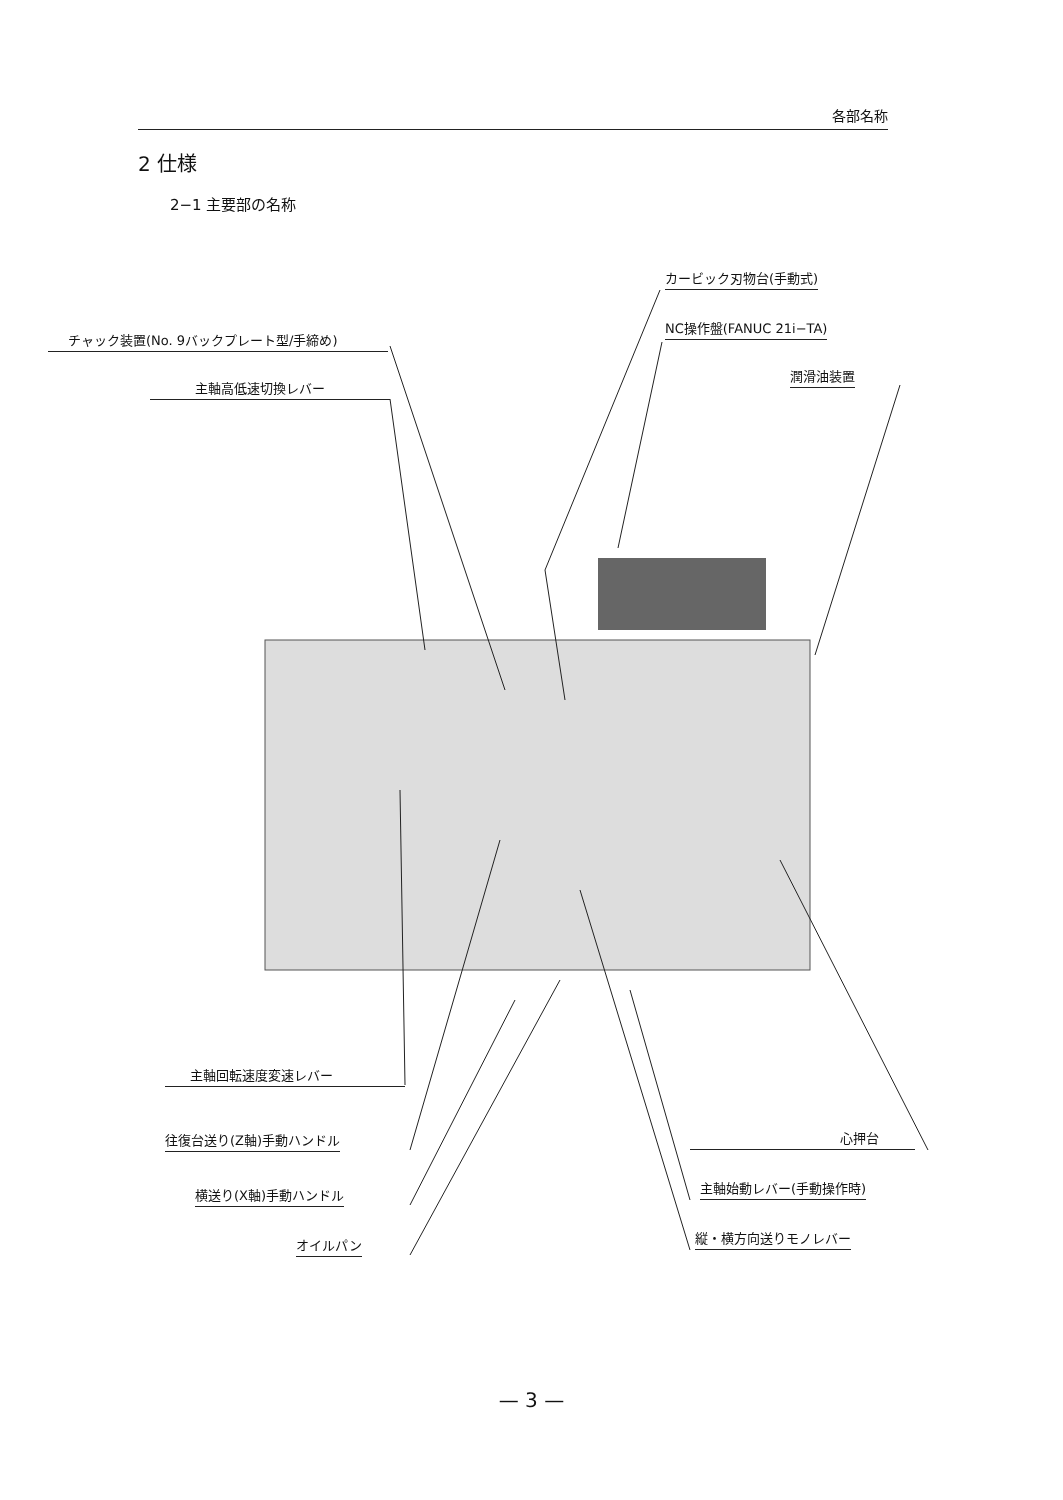各部名称
2 仕様
2−1 主要部の名称
カービック刃物台(手動式)
チャック装置(No. 9バックプレート型/手締め)
NC操作盤(FANUC 21i−TA)
潤滑油装置
主軸高低速切換レバー
主軸回転速度変速レバー
往復台送り(Z軸)手動ハンドル
横送り(X軸)手動ハンドル
オイルパン
心押台
主軸始動レバー(手動操作時)
縦・横方向送りモノレバー
— 3 —